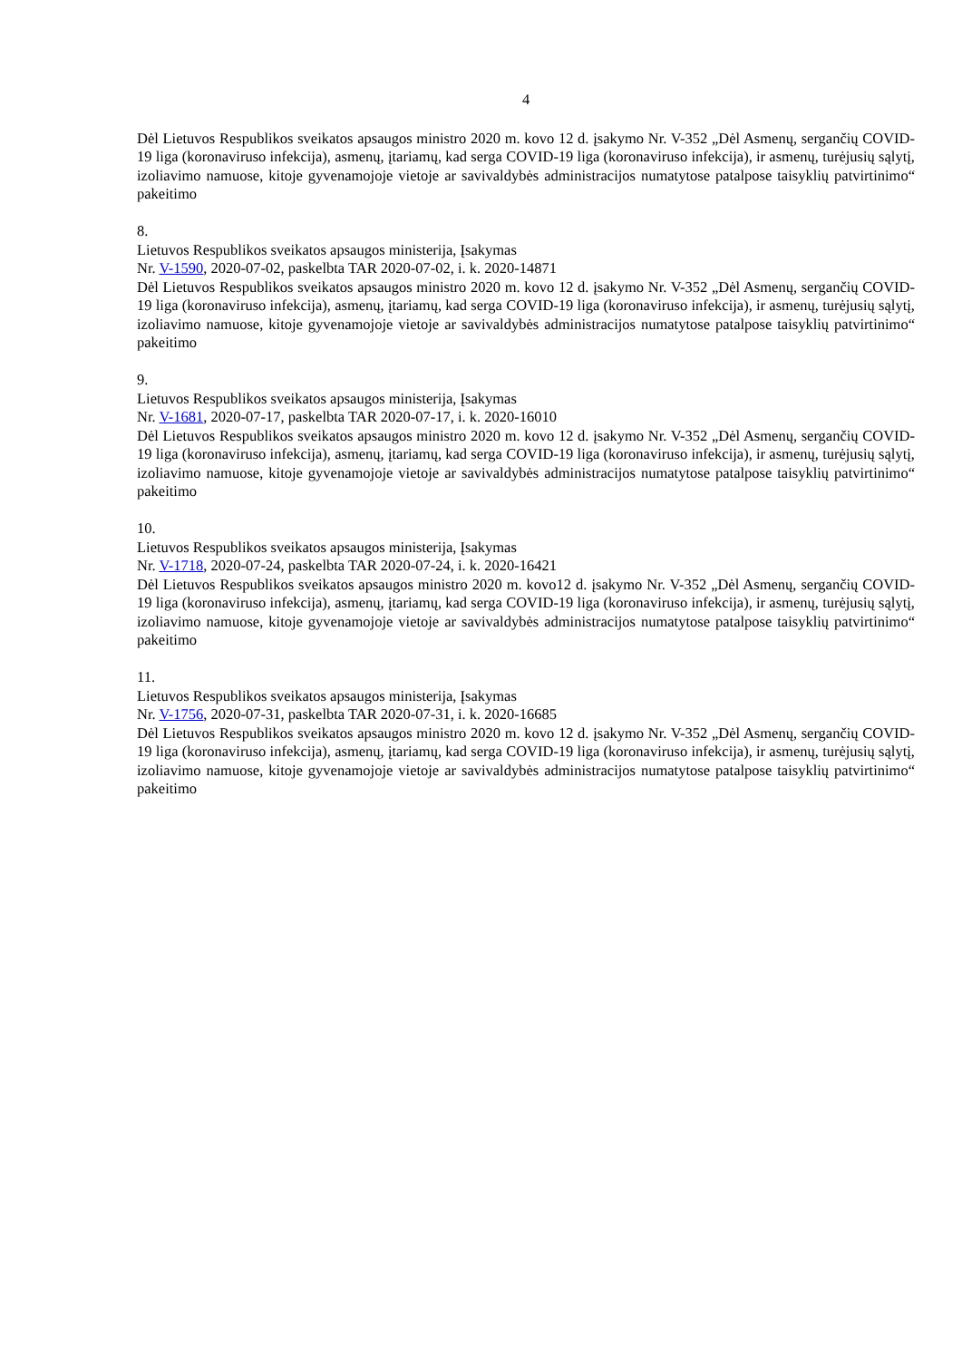4
Dėl Lietuvos Respublikos sveikatos apsaugos ministro 2020 m. kovo 12 d. įsakymo Nr. V-352 „Dėl Asmenų, sergančių COVID-19 liga (koronaviruso infekcija), asmenų, įtariamų, kad serga COVID-19 liga (koronaviruso infekcija), ir asmenų, turėjusių sąlytį, izoliavimo namuose, kitoje gyvenamojoje vietoje ar savivaldybės administracijos numatytose patalpose taisyklių patvirtinimo“ pakeitimo
8.
Lietuvos Respublikos sveikatos apsaugos ministerija, Įsakymas
Nr. V-1590, 2020-07-02, paskelbta TAR 2020-07-02, i. k. 2020-14871
Dėl Lietuvos Respublikos sveikatos apsaugos ministro 2020 m. kovo 12 d. įsakymo Nr. V-352 „Dėl Asmenų, sergančių COVID-19 liga (koronaviruso infekcija), asmenų, įtariamų, kad serga COVID-19 liga (koronaviruso infekcija), ir asmenų, turėjusių sąlytį, izoliavimo namuose, kitoje gyvenamojoje vietoje ar savivaldybės administracijos numatytose patalpose taisyklių patvirtinimo“ pakeitimo
9.
Lietuvos Respublikos sveikatos apsaugos ministerija, Įsakymas
Nr. V-1681, 2020-07-17, paskelbta TAR 2020-07-17, i. k. 2020-16010
Dėl Lietuvos Respublikos sveikatos apsaugos ministro 2020 m. kovo 12 d. įsakymo Nr. V-352 „Dėl Asmenų, sergančių COVID-19 liga (koronaviruso infekcija), asmenų, įtariamų, kad serga COVID-19 liga (koronaviruso infekcija), ir asmenų, turėjusių sąlytį, izoliavimo namuose, kitoje gyvenamojoje vietoje ar savivaldybės administracijos numatytose patalpose taisyklių patvirtinimo“ pakeitimo
10.
Lietuvos Respublikos sveikatos apsaugos ministerija, Įsakymas
Nr. V-1718, 2020-07-24, paskelbta TAR 2020-07-24, i. k. 2020-16421
Dėl Lietuvos Respublikos sveikatos apsaugos ministro 2020 m. kovo12 d. įsakymo Nr. V-352 „Dėl Asmenų, sergančių COVID-19 liga (koronaviruso infekcija), asmenų, įtariamų, kad serga COVID-19 liga (koronaviruso infekcija), ir asmenų, turėjusių sąlytį, izoliavimo namuose, kitoje gyvenamojoje vietoje ar savivaldybės administracijos numatytose patalpose taisyklių patvirtinimo“ pakeitimo
11.
Lietuvos Respublikos sveikatos apsaugos ministerija, Įsakymas
Nr. V-1756, 2020-07-31, paskelbta TAR 2020-07-31, i. k. 2020-16685
Dėl Lietuvos Respublikos sveikatos apsaugos ministro 2020 m. kovo 12 d. įsakymo Nr. V-352 „Dėl Asmenų, sergančių COVID-19 liga (koronaviruso infekcija), asmenų, įtariamų, kad serga COVID-19 liga (koronaviruso infekcija), ir asmenų, turėjusių sąlytį, izoliavimo namuose, kitoje gyvenamojoje vietoje ar savivaldybės administracijos numatytose patalpose taisyklių patvirtinimo“ pakeitimo